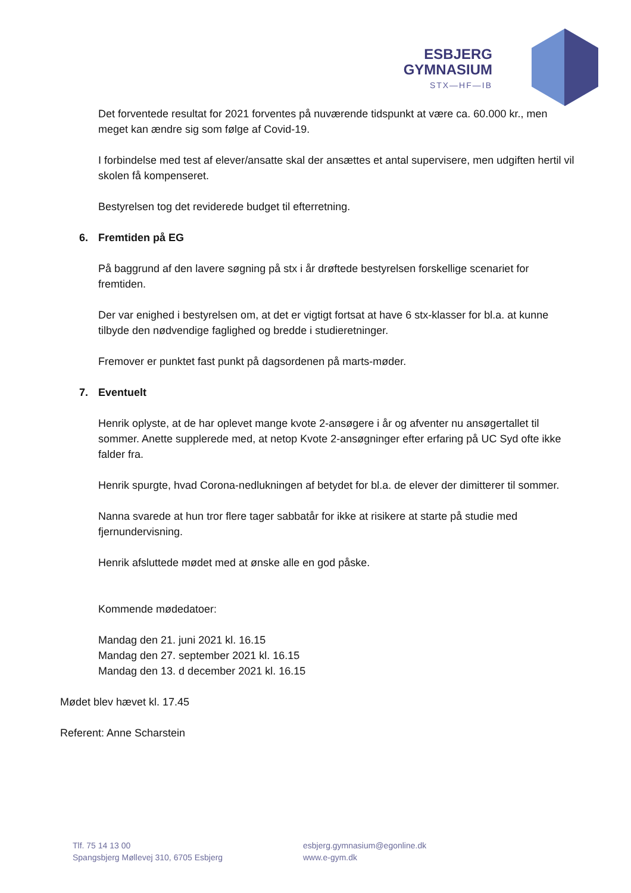ESBJERG
GYMNASIUM
STX—HF—IB
Det forventede resultat for 2021 forventes på nuværende tidspunkt at være ca. 60.000 kr., men meget kan ændre sig som følge af Covid-19.
I forbindelse med test af elever/ansatte skal der ansættes et antal supervisere, men udgiften hertil vil skolen få kompenseret.
Bestyrelsen tog det reviderede budget til efterretning.
6. Fremtiden på EG
På baggrund af den lavere søgning på stx i år drøftede bestyrelsen forskellige scenariet for fremtiden.
Der var enighed i bestyrelsen om, at det er vigtigt fortsat at have 6 stx-klasser for bl.a. at kunne tilbyde den nødvendige faglighed og bredde i studieretninger.
Fremover er punktet fast punkt på dagsordenen på marts-møder.
7. Eventuelt
Henrik oplyste, at de har oplevet mange kvote 2-ansøgere i år og afventer nu ansøgertallet til sommer. Anette supplerede med, at netop Kvote 2-ansøgninger efter erfaring på UC Syd ofte ikke falder fra.
Henrik spurgte, hvad Corona-nedlukningen af betydet for bl.a. de elever der dimitterer til sommer.
Nanna svarede at hun tror flere tager sabbatår for ikke at risikere at starte på studie med fjernundervisning.
Henrik afsluttede mødet med at ønske alle en god påske.
Kommende mødedatoer:
Mandag den 21. juni 2021 kl. 16.15
Mandag den 27. september 2021 kl. 16.15
Mandag den 13. d december 2021 kl. 16.15
Mødet blev hævet kl. 17.45
Referent: Anne Scharstein
Tlf. 75 14 13 00
Spangsbjerg Møllevej 310, 6705 Esbjerg
esbjerg.gymnasium@egonline.dk
www.e-gym.dk